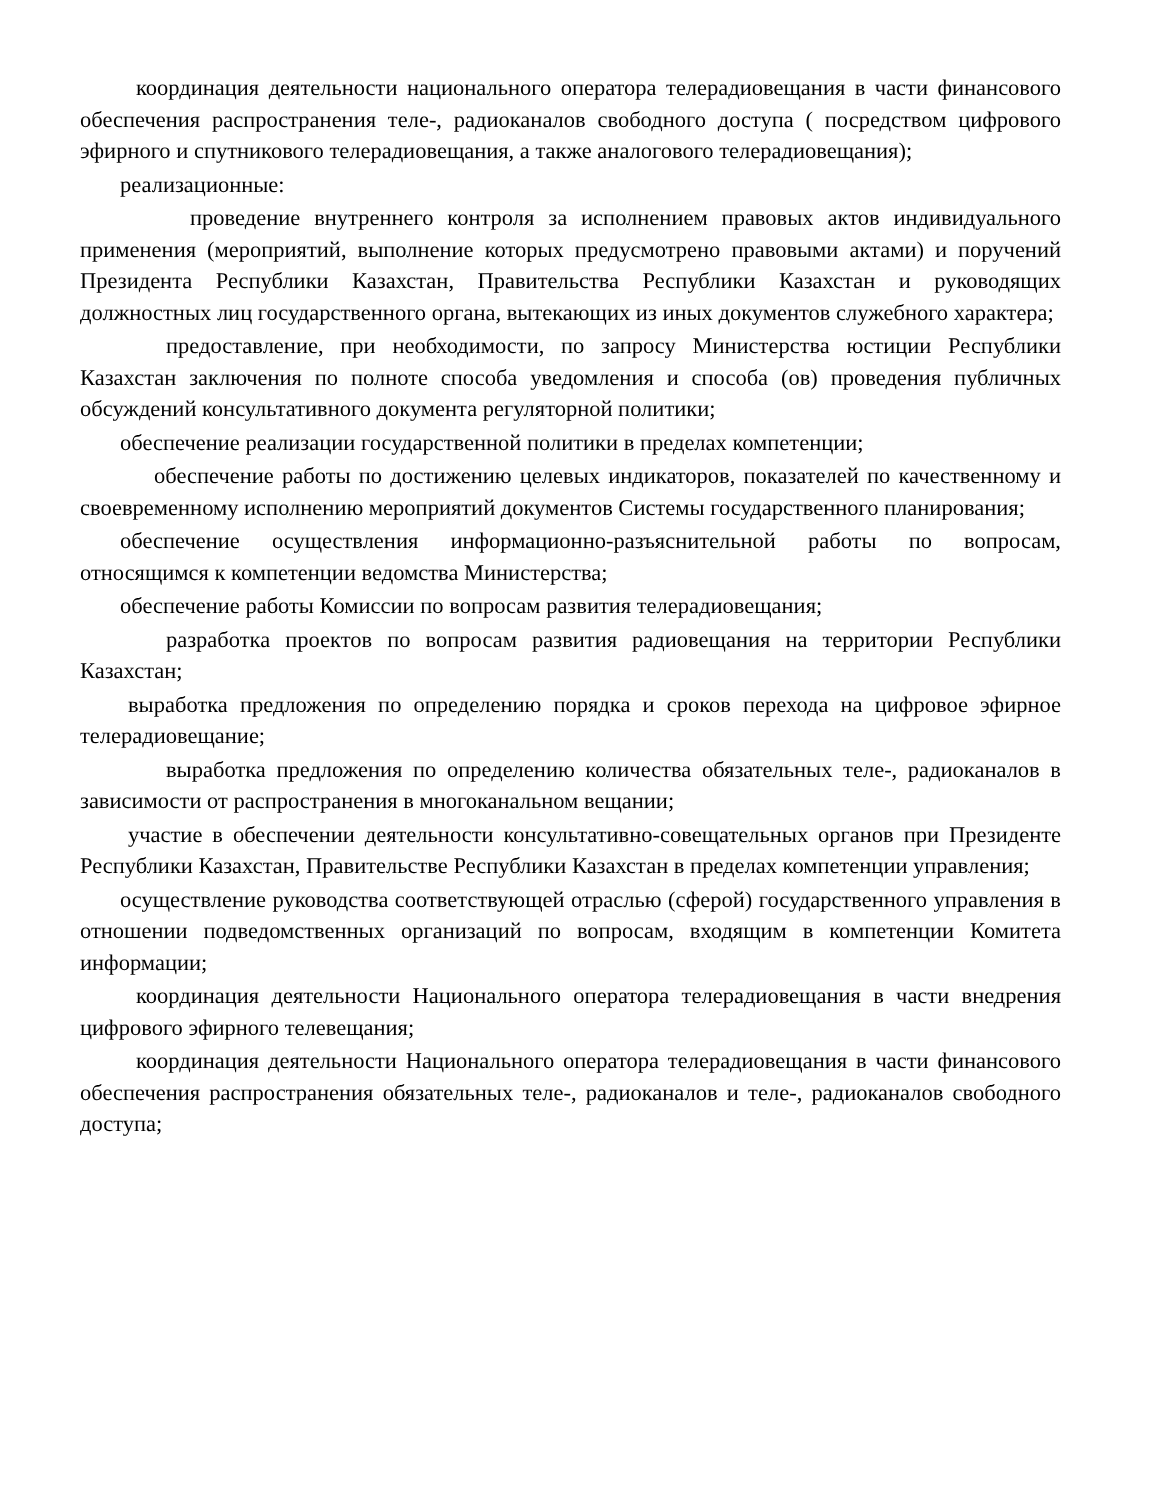координация деятельности национального оператора телерадиовещания в части финансового обеспечения распространения теле-, радиоканалов свободного доступа ( посредством цифрового эфирного и спутникового телерадиовещания, а также аналогового телерадиовещания);
реализационные:
проведение внутреннего контроля за исполнением правовых актов индивидуального применения (мероприятий, выполнение которых предусмотрено правовыми актами) и поручений Президента Республики Казахстан, Правительства Республики Казахстан и руководящих должностных лиц государственного органа, вытекающих из иных документов служебного характера;
предоставление, при необходимости, по запросу Министерства юстиции Республики Казахстан заключения по полноте способа уведомления и способа (ов) проведения публичных обсуждений консультативного документа регуляторной политики;
обеспечение реализации государственной политики в пределах компетенции;
обеспечение работы по достижению целевых индикаторов, показателей по качественному и своевременному исполнению мероприятий документов Системы государственного планирования;
обеспечение осуществления информационно-разъяснительной работы по вопросам, относящимся к компетенции ведомства Министерства;
обеспечение работы Комиссии по вопросам развития телерадиовещания;
разработка проектов по вопросам развития радиовещания на территории Республики Казахстан;
выработка предложения по определению порядка и сроков перехода на цифровое эфирное телерадиовещание;
выработка предложения по определению количества обязательных теле-, радиоканалов в зависимости от распространения в многоканальном вещании;
участие в обеспечении деятельности консультативно-совещательных органов при Президенте Республики Казахстан, Правительстве Республики Казахстан в пределах компетенции управления;
осуществление руководства соответствующей отраслью (сферой) государственного управления в отношении подведомственных организаций по вопросам, входящим в компетенции Комитета информации;
координация деятельности Национального оператора телерадиовещания в части внедрения цифрового эфирного телевещания;
координация деятельности Национального оператора телерадиовещания в части финансового обеспечения распространения обязательных теле-, радиоканалов и теле-, радиоканалов свободного доступа;